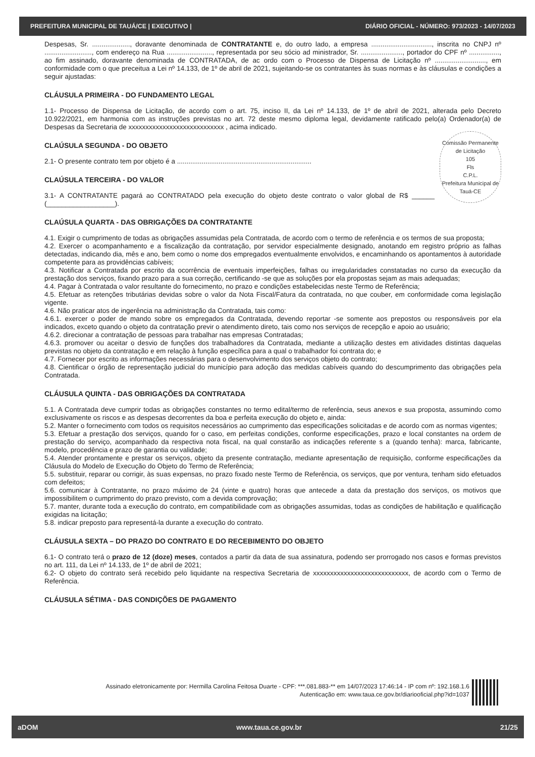PREFEITURA MUNICIPAL DE TAUÁ/CE | EXECUTIVO | DIÁRIO OFICIAL - NÚMERO: 973/2023 - 14/07/2023
Despesas, Sr. ...................., doravante denominada de CONTRATANTE e, do outro lado, a empresa ................................, inscrita no CNPJ nº ........................., com endereço na Rua ........................, representada por seu sócio ad ministrador, Sr. ......................, portador do CPF nº ................, ao fim assinado, doravante denominada de CONTRATADA, de ac ordo com o Processo de Dispensa de Licitação nº ..........................., em conformidade com o que preceitua a Lei nº 14.133, de 1º de abril de 2021, sujeitando-se os contratantes às suas normas e às cláusulas e condições a seguir ajustadas:
CLÁUSULA PRIMEIRA - DO FUNDAMENTO LEGAL
1.1- Processo de Dispensa de Licitação, de acordo com o art. 75, inciso II, da Lei nº 14.133, de 1º de abril de 2021, alterada pelo Decreto 10.922/2021, em harmonia com as instruções previstas no art. 72 deste mesmo diploma legal, devidamente ratificado pelo(a) Ordenador(a) de Despesas da Secretaria de xxxxxxxxxxxxxxxxxxxxxxxxxxxx , acima indicado.
Comissão Permanente de Licitação
105
Fls
C.P.L.
Prefeitura Municipal de Tauá-CE
CLAÚSULA SEGUNDA - DO OBJETO
2.1- O presente contrato tem por objeto é a .......................................................................
CLAÚSULA TERCEIRA - DO VALOR
3.1- A CONTRATANTE pagará ao CONTRATADO pela execução do objeto deste contrato o valor global de R$ ______ (__________________).
CLAÚSULA QUARTA - DAS OBRIGAÇÕES DA CONTRATANTE
4.1. Exigir o cumprimento de todas as obrigações assumidas pela Contratada, de acordo com o termo de referência e os termos de sua proposta;
4.2. Exercer o acompanhamento e a fiscalização da contratação, por servidor especialmente designado, anotando em registro próprio as falhas detectadas, indicando dia, mês e ano, bem como o nome dos empregados eventualmente envolvidos, e encaminhando os apontamentos à autoridade competente para as providências cabíveis;
4.3. Notificar a Contratada por escrito da ocorrência de eventuais imperfeições, falhas ou irregularidades constatadas no curso da execução da prestação dos serviços, fixando prazo para a sua correção, certificando -se que as soluções por ela propostas sejam as mais adequadas;
4.4. Pagar à Contratada o valor resultante do fornecimento, no prazo e condições estabelecidas neste Termo de Referência;
4.5. Efetuar as retenções tributárias devidas sobre o valor da Nota Fiscal/Fatura da contratada, no que couber, em conformidade coma legislação vigente.
4.6. Não praticar atos de ingerência na administração da Contratada, tais como:
4.6.1. exercer o poder de mando sobre os empregados da Contratada, devendo reportar -se somente aos prepostos ou responsáveis por ela indicados, exceto quando o objeto da contratação previr o atendimento direto, tais como nos serviços de recepção e apoio ao usuário;
4.6.2. direcionar a contratação de pessoas para trabalhar nas empresas Contratadas;
4.6.3. promover ou aceitar o desvio de funções dos trabalhadores da Contratada, mediante a utilização destes em atividades distintas daquelas previstas no objeto da contratação e em relação à função específica para a qual o trabalhador foi contrata do; e
4.7. Fornecer por escrito as informações necessárias para o desenvolvimento dos serviços objeto do contrato;
4.8. Cientificar o órgão de representação judicial do município para adoção das medidas cabíveis quando do descumprimento das obrigações pela Contratada.
CLÁUSULA QUINTA - DAS OBRIGAÇÕES DA CONTRATADA
5.1. A Contratada deve cumprir todas as obrigações constantes no termo edital/termo de referência, seus anexos e sua proposta, assumindo como exclusivamente os riscos e as despesas decorrentes da boa e perfeita execução do objeto e, ainda:
5.2. Manter o fornecimento com todos os requisitos necessários ao cumprimento das especificações solicitadas e de acordo com as normas vigentes;
5.3. Efetuar a prestação dos serviços, quando for o caso, em perfeitas condições, conforme especificações, prazo e local constantes na ordem de prestação do serviço, acompanhado da respectiva nota fiscal, na qual constarão as indicações referente s a (quando tenha): marca, fabricante, modelo, procedência e prazo de garantia ou validade;
5.4. Atender prontamente e prestar os serviços, objeto da presente contratação, mediante apresentação de requisição, conforme especificações da Cláusula do Modelo de Execução do Objeto do Termo de Referência;
5.5. substituir, reparar ou corrigir, às suas expensas, no prazo fixado neste Termo de Referência, os serviços, que por ventura, tenham sido efetuados com defeitos;
5.6. comunicar à Contratante, no prazo máximo de 24 (vinte e quatro) horas que antecede a data da prestação dos serviços, os motivos que impossibilitem o cumprimento do prazo previsto, com a devida comprovação;
5.7. manter, durante toda a execução do contrato, em compatibilidade com as obrigações assumidas, todas as condições de habilitação e qualificação exigidas na licitação;
5.8. indicar preposto para representá-la durante a execução do contrato.
CLÁUSULA SEXTA – DO PRAZO DO CONTRATO E DO RECEBIMENTO DO OBJETO
6.1- O contrato terá o prazo de 12 (doze) meses, contados a partir da data de sua assinatura, podendo ser prorrogado nos casos e formas previstos no art. 111, da Lei nº 14.133, de 1º de abril de 2021;
6.2- O objeto do contrato será recebido pelo liquidante na respectiva Secretaria de xxxxxxxxxxxxxxxxxxxxxxxxxxxx, de acordo com o Termo de Referência.
CLÁUSULA SÉTIMA - DAS CONDIÇÕES DE PAGAMENTO
Assinado eletronicamente por: Hermilla Carolina Feitosa Duarte - CPF: ***.081.883-** em 14/07/2023 17:46:14 - IP com nº: 192.168.1.6
Autenticação em: www.taua.ce.gov.br/diariooficial.php?id=1037
aDOM www.taua.ce.gov.br 21/25